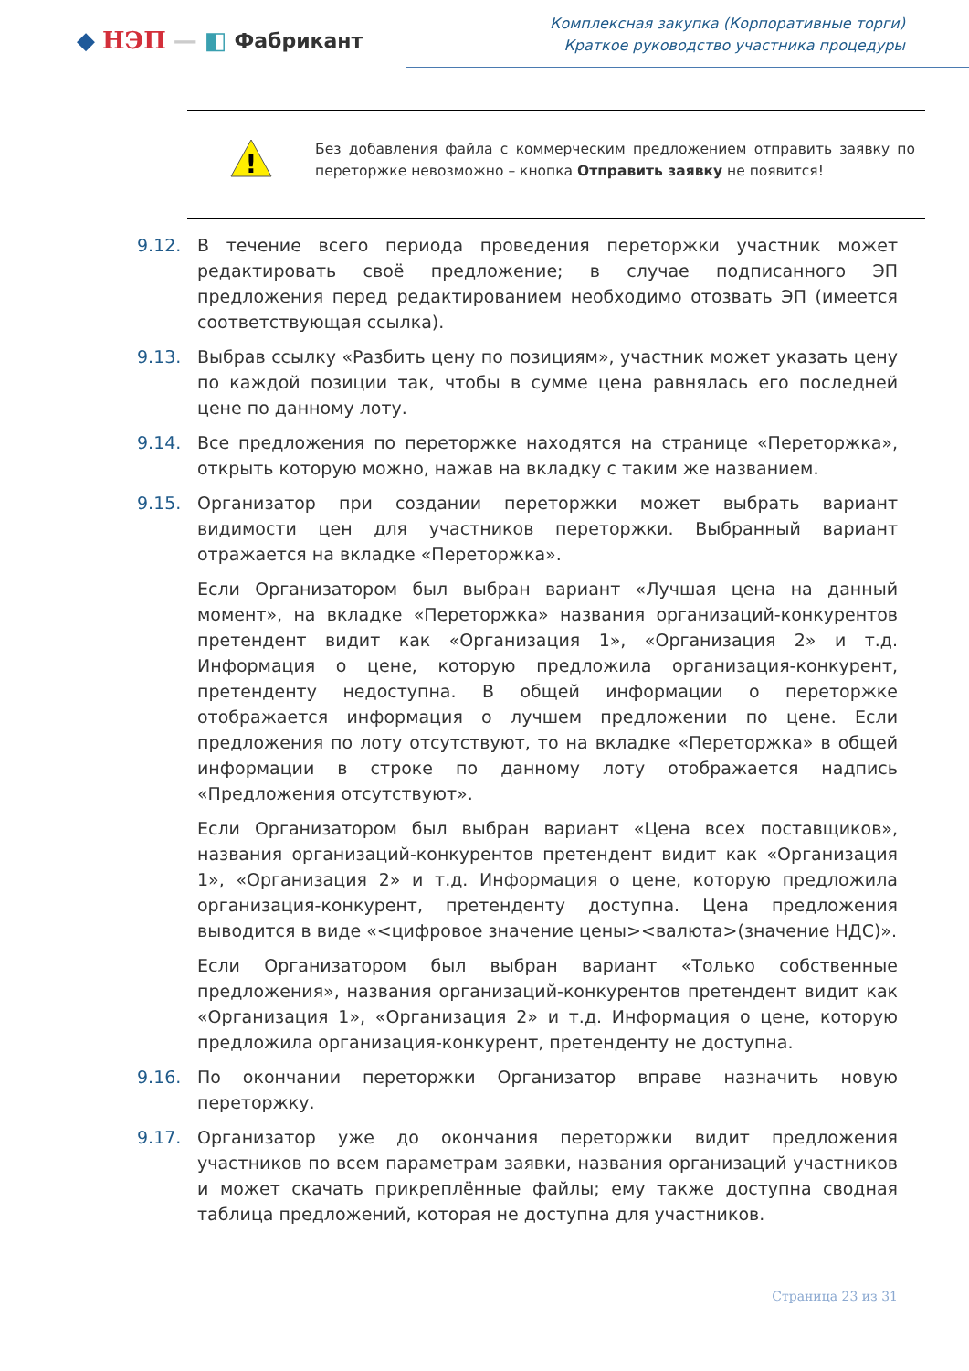◆ НЭП — ◧ Фабрикант
Комплексная закупка (Корпоративные торги)
Краткое руководство участника процедуры
!
Без добавления файла с коммерческим предложением отправить заявку по переторжке невозможно – кнопка Отправить заявку не появится!
9.12. В течение всего периода проведения переторжки участник может редактировать своё предложение; в случае подписанного ЭП предложения перед редактированием необходимо отозвать ЭП (имеется соответствующая ссылка).
9.13. Выбрав ссылку «Разбить цену по позициям», участник может указать цену по каждой позиции так, чтобы в сумме цена равнялась его последней цене по данному лоту.
9.14. Все предложения по переторжке находятся на странице «Переторжка», открыть которую можно, нажав на вкладку с таким же названием.
9.15. Организатор при создании переторжки может выбрать вариант видимости цен для участников переторжки. Выбранный вариант отражается на вкладке «Переторжка».
Если Организатором был выбран вариант «Лучшая цена на данный момент», на вкладке «Переторжка» названия организаций-конкурентов претендент видит как «Организация 1», «Организация 2» и т.д. Информация о цене, которую предложила организация-конкурент, претенденту недоступна. В общей информации о переторжке отображается информация о лучшем предложении по цене. Если предложения по лоту отсутствуют, то на вкладке «Переторжка» в общей информации в строке по данному лоту отображается надпись «Предложения отсутствуют».
Если Организатором был выбран вариант «Цена всех поставщиков», названия организаций-конкурентов претендент видит как «Организация 1», «Организация 2» и т.д. Информация о цене, которую предложила организация-конкурент, претенденту доступна. Цена предложения выводится в виде «<цифровое значение цены><валюта>(значение НДС)».
Если Организатором был выбран вариант «Только собственные предложения», названия организаций-конкурентов претендент видит как «Организация 1», «Организация 2» и т.д. Информация о цене, которую предложила организация-конкурент, претенденту не доступна.
9.16. По окончании переторжки Организатор вправе назначить новую переторжку.
9.17. Организатор уже до окончания переторжки видит предложения участников по всем параметрам заявки, названия организаций участников и может скачать прикреплённые файлы; ему также доступна сводная таблица предложений, которая не доступна для участников.
Страница 23 из 31